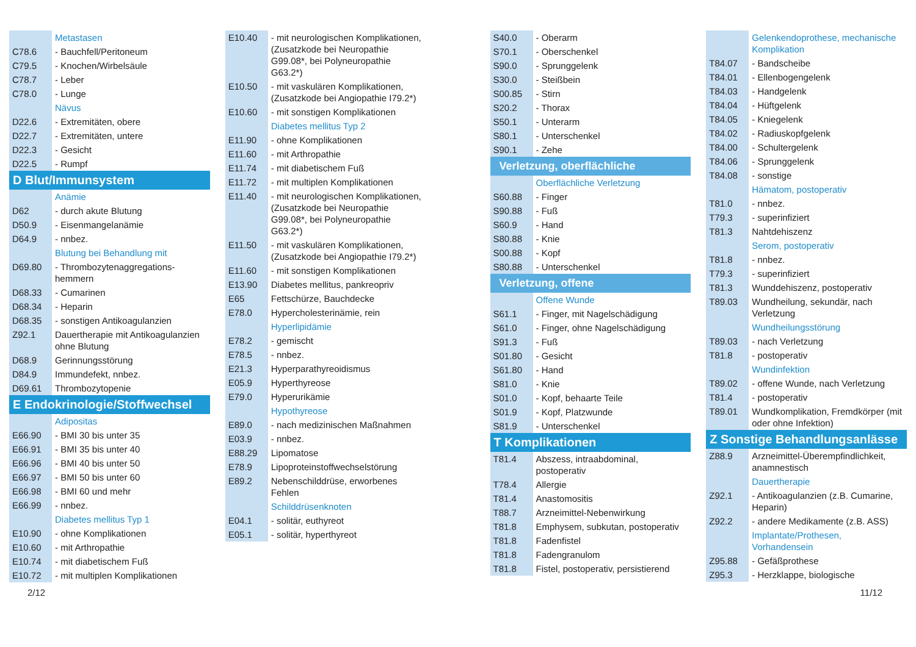| | Metastasen |
| C78.6 | - Bauchfell/Peritoneum |
| C79.5 | - Knochen/Wirbelsäule |
| C78.7 | - Leber |
| C78.0 | - Lunge |
| | Nävus |
| D22.6 | - Extremitäten, obere |
| D22.7 | - Extremitäten, untere |
| D22.3 | - Gesicht |
| D22.5 | - Rumpf |
| D Blut/Immunsystem | |
| | Anämie |
| D62 | - durch akute Blutung |
| D50.9 | - Eisenmangelanämie |
| D64.9 | - nnbez. |
| | Blutung bei Behandlung mit |
| D69.80 | - Thrombozytenaggregations- hemmern |
| D68.33 | - Cumarinen |
| D68.34 | - Heparin |
| D68.35 | - sonstigen Antikoagulanzien |
| Z92.1 | Dauertherapie mit Antikoagulanzien ohne Blutung |
| D68.9 | Gerinnungsstörung |
| D84.9 | Immundefekt, nnbez. |
| D69.61 | Thrombozytopenie |
| E Endokrinologie/Stoffwechsel | |
| | Adipositas |
| E66.90 | - BMI 30 bis unter 35 |
| E66.91 | - BMI 35 bis unter 40 |
| E66.96 | - BMI 40 bis unter 50 |
| E66.97 | - BMI 50 bis unter 60 |
| E66.98 | - BMI 60 und mehr |
| E66.99 | - nnbez. |
| | Diabetes mellitus Typ 1 |
| E10.90 | - ohne Komplikationen |
| E10.60 | - mit Arthropathie |
| E10.74 | - mit diabetischem Fuß |
| E10.72 | - mit multiplen Komplikationen |
| E10.40 | - mit neurologischen Komplikationen, (Zusatzkode bei Neuropathie G99.08*, bei Polyneuropathie G63.2*) |
| E10.50 | - mit vaskulären Komplikationen, (Zusatzkode bei Angiopathie I79.2*) |
| E10.60 | - mit sonstigen Komplikationen |
| | Diabetes mellitus Typ 2 |
| E11.90 | - ohne Komplikationen |
| E11.60 | - mit Arthropathie |
| E11.74 | - mit diabetischem Fuß |
| E11.72 | - mit multiplen Komplikationen |
| E11.40 | - mit neurologischen Komplikationen, (Zusatzkode bei Neuropathie G99.08*, bei Polyneuropathie G63.2*) |
| E11.50 | - mit vaskulären Komplikationen, (Zusatzkode bei Angiopathie I79.2*) |
| E11.60 | - mit sonstigen Komplikationen |
| E13.90 | Diabetes mellitus, pankreopriv |
| E65 | Fettschürze, Bauchdecke |
| E78.0 | Hypercholesterinämie, rein |
| | Hyperlipidämie |
| E78.2 | - gemischt |
| E78.5 | - nnbez. |
| E21.3 | Hyperparathyreoidismus |
| E05.9 | Hyperthyreose |
| E79.0 | Hyperurikämie |
| | Hypothyreose |
| E89.0 | - nach medizinischen Maßnahmen |
| E03.9 | - nnbez. |
| E88.29 | Lipomatose |
| E78.9 | Lipoproteinstoffwechselstörung |
| E89.2 | Nebenschilddrüse, erworbenes Fehlen |
| | Schilddrüsenknoten |
| E04.1 | - solitär, euthyreot |
| E05.1 | - solitär, hyperthyreot |
| S40.0 | - Oberarm |
| S70.1 | - Oberschenkel |
| S90.0 | - Sprunggelenk |
| S30.0 | - Steißbein |
| S00.85 | - Stirn |
| S20.2 | - Thorax |
| S50.1 | - Unterarm |
| S80.1 | - Unterschenkel |
| S90.1 | - Zehe |
| Verletzung, oberflächliche | |
| | Oberflächliche Verletzung |
| S60.88 | - Finger |
| S90.88 | - Fuß |
| S60.9 | - Hand |
| S80.88 | - Knie |
| S00.88 | - Kopf |
| S80.88 | - Unterschenkel |
| Verletzung, offene | |
| | Offene Wunde |
| S61.1 | - Finger, mit Nagelschädigung |
| S61.0 | - Finger, ohne Nagelschädigung |
| S91.3 | - Fuß |
| S01.80 | - Gesicht |
| S61.80 | - Hand |
| S81.0 | - Knie |
| S01.0 | - Kopf, behaarte Teile |
| S01.9 | - Kopf, Platzwunde |
| S81.9 | - Unterschenkel |
| T Komplikationen | |
| T81.4 | Abszess, intraabdominal, postoperativ |
| T78.4 | Allergie |
| T81.4 | Anastomositis |
| T88.7 | Arzneimittel-Nebenwirkung |
| T81.8 | Emphysem, subkutan, postoperativ |
| T81.8 | Fadenfistel |
| T81.8 | Fadengranulom |
| T81.8 | Fistel, postoperativ, persistierend |
| | Gelenkendoprothese, mechanische Komplikation |
| T84.07 | - Bandscheibe |
| T84.01 | - Ellenbogengelenk |
| T84.03 | - Handgelenk |
| T84.04 | - Hüftgelenk |
| T84.05 | - Kniegelenk |
| T84.02 | - Radiuskopfgelenk |
| T84.00 | - Schultergelenk |
| T84.06 | - Sprunggelenk |
| T84.08 | - sonstige |
| | Hämatom, postoperativ |
| T81.0 | - nnbez. |
| T79.3 | - superinfiziert |
| T81.3 | Nahtdehiszenz |
| | Serom, postoperativ |
| T81.8 | - nnbez. |
| T79.3 | - superinfiziert |
| T81.3 | Wunddehiszenz, postoperativ |
| T89.03 | Wundheilung, sekundär, nach Verletzung |
| | Wundheilungsstörung |
| T89.03 | - nach Verletzung |
| T81.8 | - postoperativ |
| | Wundinfektion |
| T89.02 | - offene Wunde, nach Verletzung |
| T81.4 | - postoperativ |
| T89.01 | Wundkomplikation, Fremdkörper (mit oder ohne Infektion) |
| Z Sonstige Behandlungsanlässe | |
| Z88.9 | Arzneimittel-Überempfindlichkeit, anamnestisch |
| | Dauertherapie |
| Z92.1 | - Antikoagulanzien (z.B. Cumarine, Heparin) |
| Z92.2 | - andere Medikamente (z.B. ASS) |
| | Implantate/Prothesen, Vorhandensein |
| Z95.88 | - Gefäßprothese |
| Z95.3 | - Herzklappe, biologische |
2/12 11/12